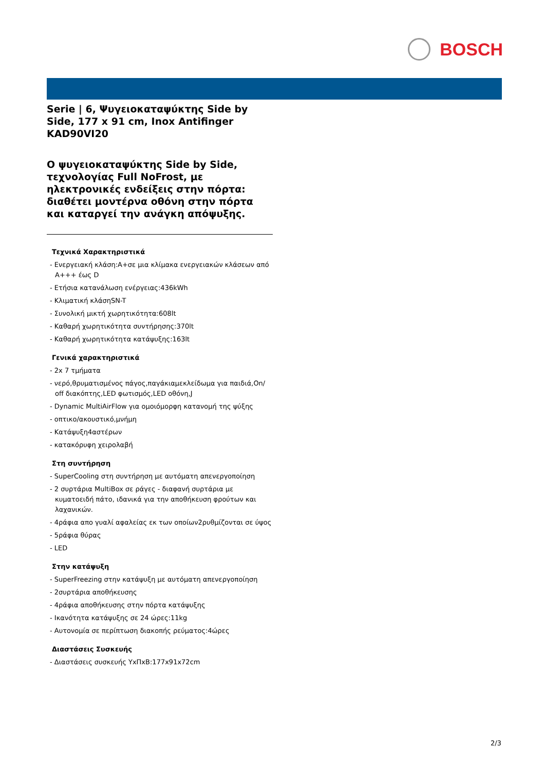BOSCH
Serie | 6, Ψυγειοκαταψύκτης Side by Side, 177 x 91 cm, Inox Antifinger
KAD90VI20
Ο ψυγειοκαταψύκτης Side by Side, τεχνολογίας Full NoFrost, με ηλεκτρονικές ενδείξεις στην πόρτα: διαθέτει μοντέρνα οθόνη στην πόρτα και καταργεί την ανάγκη απόψυξης.
Τεχνικά Χαρακτηριστικά
- Ενεργειακή κλάση:A+σε μια κλίμακα ενεργειακών κλάσεων από A+++ έως D
- Ετήσια κατανάλωση ενέργειας:436kWh
- Κλιματική κλάσηSN-T
- Συνολική μικτή χωρητικότητα:608lt
- Καθαρή χωρητικότητα συντήρησης:370lt
- Καθαρή χωρητικότητα κατάψυξης:163lt
Γενικά χαρακτηριστικά
- 2x 7 τμήματα
- νερό,θρυματισμένος πάγος,παγάκιαμεκλείδωμα για παιδιά,On/ off διακόπτης,LED φωτισμός,LED οθόνη,J
- Dynamic MultiAirFlow για ομοιόμορφη κατανομή της ψύξης
- οπτικο/ακουστικό,μνήμη
- Κατάψυξη4αστέρων
- κατακόρυφη χειρολαβή
Στη συντήρηση
- SuperCooling στη συντήρηση με αυτόματη απενεργοποίηση
- 2 συρτάρια MultiBox σε ράγες - διαφανή συρτάρια με κυματοειδή πάτο, ιδανικά για την αποθήκευση φρούτων και λαχανικών.
- 4ράφια απο γυαλί αφαλείας εκ των οποίων2ρυθμίζονται σε ύψος
- 5ράφια θύρας
- LED
Στην κατάψυξη
- SuperFreezing στην κατάψυξη με αυτόματη απενεργοποίηση
- 2συρτάρια αποθήκευσης
- 4ράφια αποθήκευσης στην πόρτα κατάψυξης
- Ικανότητα κατάψυξης σε 24 ώρες:11kg
- Αυτονομία σε περίπτωση διακοπής ρεύματος:4ώρες
Διαστάσεις Συσκευής
- Διαστάσεις συσκευής ΥxΠxΒ:177x91x72cm
2/3